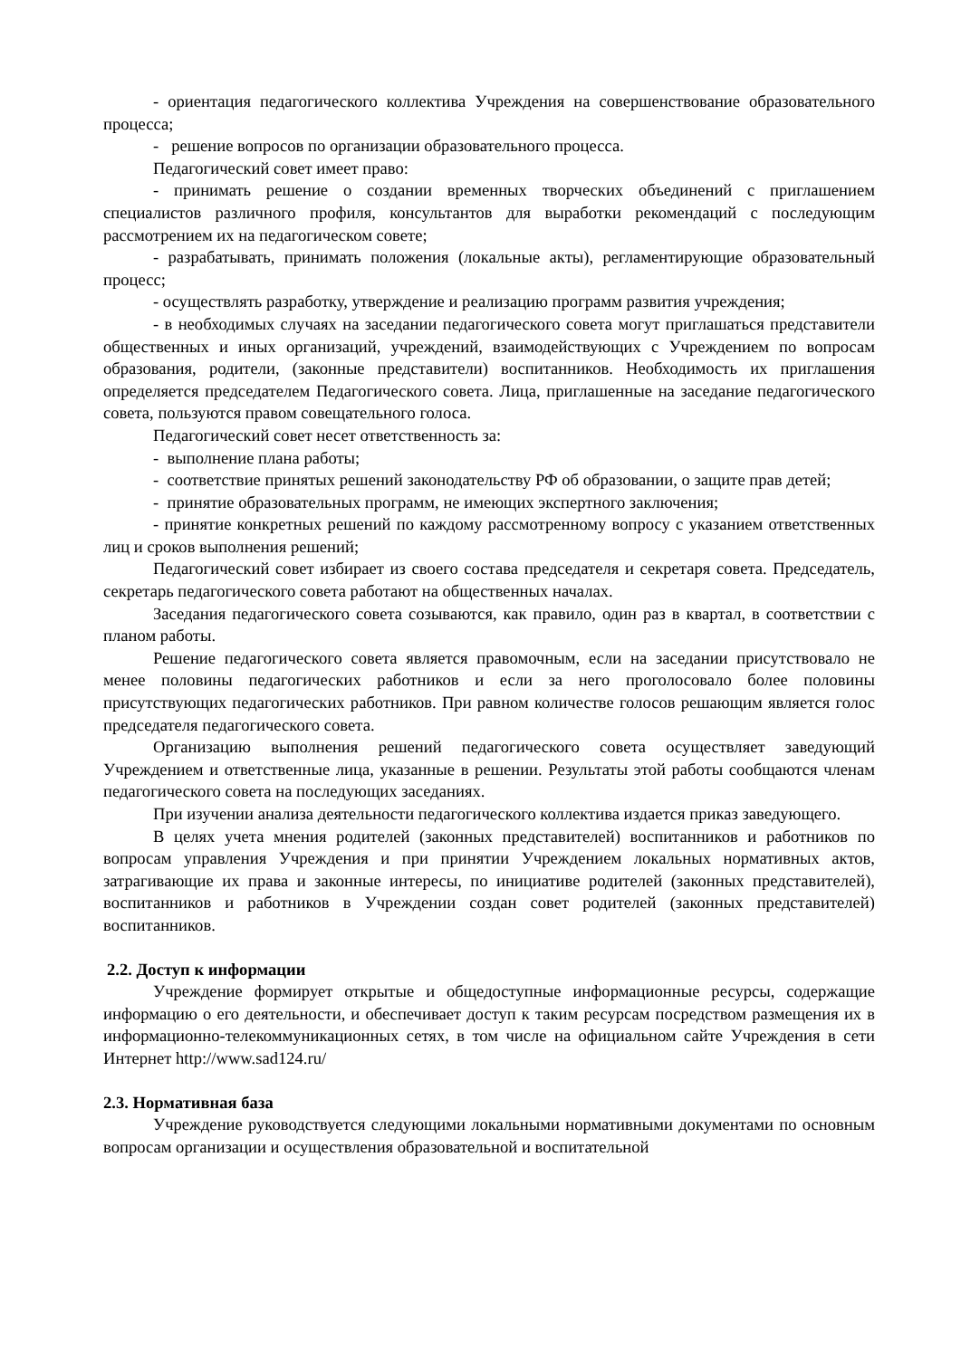- ориентация педагогического коллектива Учреждения на совершенствование образовательного процесса;
- решение вопросов по организации образовательного процесса.
Педагогический совет имеет право:
- принимать решение о создании временных творческих объединений с приглашением специалистов различного профиля, консультантов для выработки рекомендаций с последующим рассмотрением их на педагогическом совете;
- разрабатывать, принимать положения (локальные акты), регламентирующие образовательный процесс;
- осуществлять разработку, утверждение и реализацию программ развития учреждения;
- в необходимых случаях на заседании педагогического совета могут приглашаться представители общественных и иных организаций, учреждений, взаимодействующих с Учреждением по вопросам образования, родители, (законные представители) воспитанников. Необходимость их приглашения определяется председателем Педагогического совета. Лица, приглашенные на заседание педагогического совета, пользуются правом совещательного голоса.
Педагогический совет несет ответственность за:
- выполнение плана работы;
- соответствие принятых решений законодательству РФ об образовании, о защите прав детей;
- принятие образовательных программ, не имеющих экспертного заключения;
- принятие конкретных решений по каждому рассмотренному вопросу с указанием ответственных лиц и сроков выполнения решений;
Педагогический совет избирает из своего состава председателя и секретаря совета. Председатель, секретарь педагогического совета работают на общественных началах.
Заседания педагогического совета созываются, как правило, один раз в квартал, в соответствии с планом работы.
Решение педагогического совета является правомочным, если на заседании присутствовало не менее половины педагогических работников и если за него проголосовало более половины присутствующих педагогических работников. При равном количестве голосов решающим является голос председателя педагогического совета.
Организацию выполнения решений педагогического совета осуществляет заведующий Учреждением и ответственные лица, указанные в решении. Результаты этой работы сообщаются членам педагогического совета на последующих заседаниях.
При изучении анализа деятельности педагогического коллектива издается приказ заведующего.
В целях учета мнения родителей (законных представителей) воспитанников и работников по вопросам управления Учреждения и при принятии Учреждением локальных нормативных актов, затрагивающие их права и законные интересы, по инициативе родителей (законных представителей), воспитанников и работников в Учреждении создан совет родителей (законных представителей) воспитанников.
2.2. Доступ к информации
Учреждение формирует открытые и общедоступные информационные ресурсы, содержащие информацию о его деятельности, и обеспечивает доступ к таким ресурсам посредством размещения их в информационно-телекоммуникационных сетях, в том числе на официальном сайте Учреждения в сети Интернет http://www.sad124.ru/
2.3. Нормативная база
Учреждение руководствуется следующими локальными нормативными документами по основным вопросам организации и осуществления образовательной и воспитательной